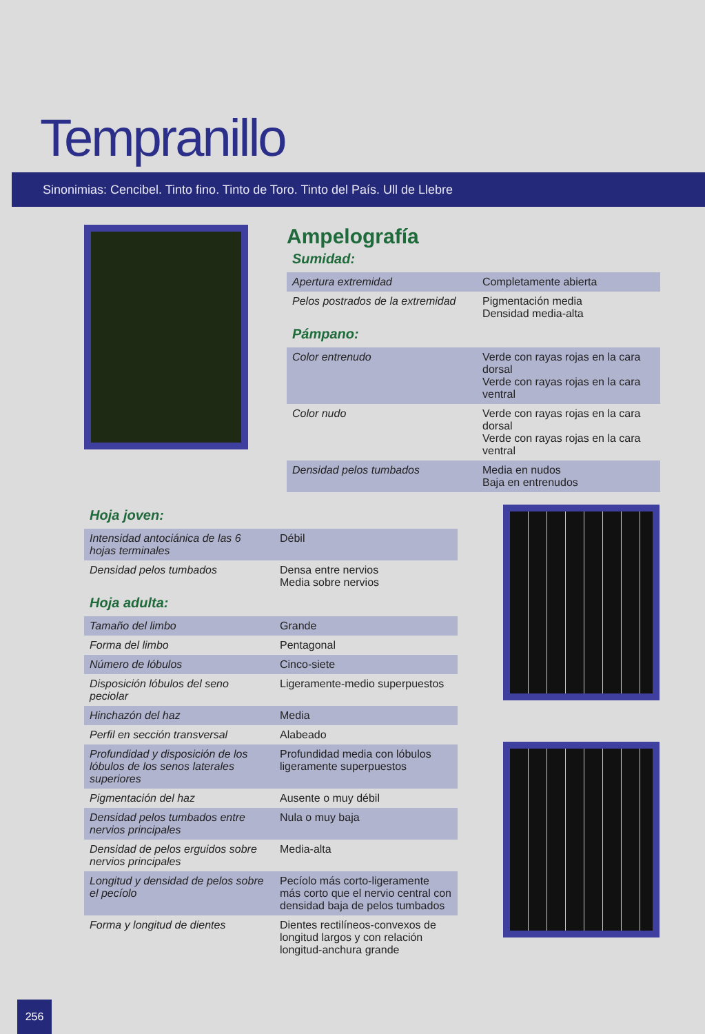Tempranillo
Sinonimias: Cencibel. Tinto fino. Tinto de Toro. Tinto del País. Ull de Llebre
Ampelografía
Sumidad:
| Apertura extremidad | Completamente abierta |
| Pelos postrados de la extremidad | Pigmentación media Densidad media-alta |
Pámpano:
| Color entrenudo | Verde con rayas rojas en la cara dorsal Verde con rayas rojas en la cara ventral |
| Color nudo | Verde con rayas rojas en la cara dorsal Verde con rayas rojas en la cara ventral |
| Densidad pelos tumbados | Media en nudos Baja en entrenudos |
Hoja joven:
| Intensidad antociánica de las 6 hojas terminales | Débil |
| Densidad pelos tumbados | Densa entre nervios Media sobre nervios |
Hoja adulta:
| Tamaño del limbo | Grande |
| Forma del limbo | Pentagonal |
| Número de lóbulos | Cinco-siete |
| Disposición lóbulos del seno peciolar | Ligeramente-medio superpuestos |
| Hinchazón del haz | Media |
| Perfil en sección transversal | Alabeado |
| Profundidad y disposición de los lóbulos de los senos laterales superiores | Profundidad media con lóbulos ligeramente superpuestos |
| Pigmentación del haz | Ausente o muy débil |
| Densidad pelos tumbados entre nervios principales | Nula o muy baja |
| Densidad de pelos erguidos sobre nervios principales | Media-alta |
| Longitud y densidad de pelos sobre el pecíolo | Pecíolo más corto-ligeramente más corto que el nervio central con densidad baja de pelos tumbados |
| Forma y longitud de dientes | Dientes rectilíneos-convexos de longitud largos y con relación longitud-anchura grande |
256